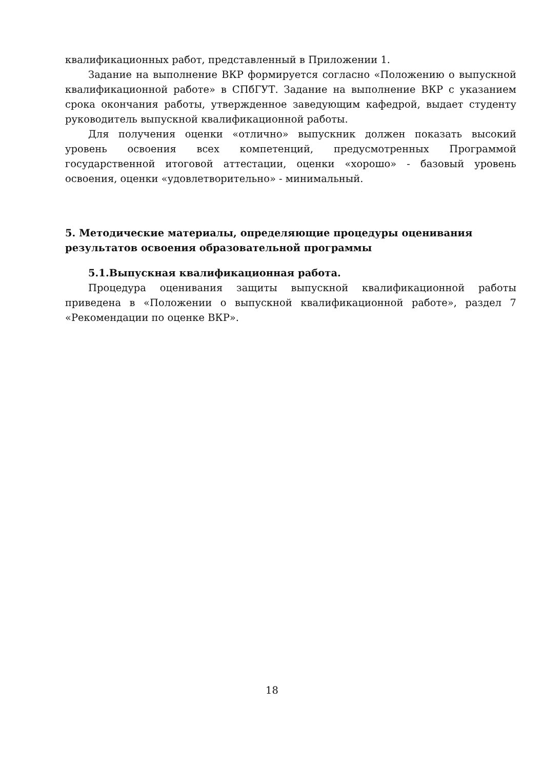квалификационных работ, представленный в Приложении 1.
Задание на выполнение ВКР формируется согласно «Положению о выпускной квалификационной работе» в СПбГУТ. Задание на выполнение ВКР с указанием срока окончания работы, утвержденное заведующим кафедрой, выдает студенту руководитель выпускной квалификационной работы.
Для получения оценки «отлично» выпускник должен показать высокий уровень освоения всех компетенций, предусмотренных Программой государственной итоговой аттестации, оценки «хорошо» - базовый уровень освоения, оценки «удовлетворительно» - минимальный.
5. Методические материалы, определяющие процедуры оценивания результатов освоения образовательной программы
5.1.Выпускная квалификационная работа.
Процедура оценивания защиты выпускной квалификационной работы приведена в «Положении о выпускной квалификационной работе», раздел 7 «Рекомендации по оценке ВКР».
18